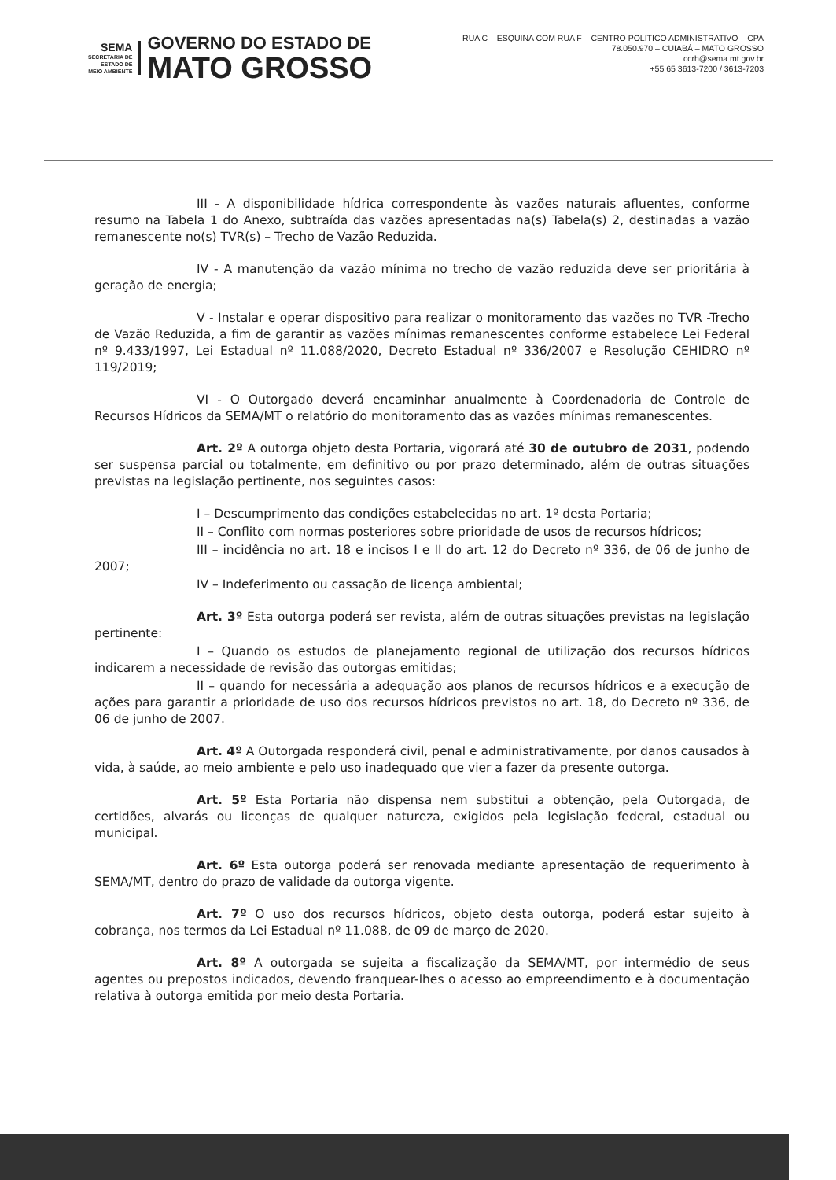SEMA
SECRETARIA DE
ESTADO DE
MEIO AMBIENTE
GOVERNO DO ESTADO DE
MATO GROSSO
RUA C – ESQUINA COM RUA F – CENTRO POLITICO ADMINISTRATIVO – CPA
78.050.970 – CUIABÁ – MATO GROSSO
ccrh@sema.mt.gov.br
+55 65 3613-7200 / 3613-7203
III - A disponibilidade hídrica correspondente às vazões naturais afluentes, conforme resumo na Tabela 1 do Anexo, subtraída das vazões apresentadas na(s) Tabela(s) 2, destinadas a vazão remanescente no(s) TVR(s) – Trecho de Vazão Reduzida.
IV - A manutenção da vazão mínima no trecho de vazão reduzida deve ser prioritária à geração de energia;
V - Instalar e operar dispositivo para realizar o monitoramento das vazões no TVR -Trecho de Vazão Reduzida, a fim de garantir as vazões mínimas remanescentes conforme estabelece Lei Federal nº 9.433/1997, Lei Estadual nº 11.088/2020, Decreto Estadual nº 336/2007 e Resolução CEHIDRO nº 119/2019;
VI - O Outorgado deverá encaminhar anualmente à Coordenadoria de Controle de Recursos Hídricos da SEMA/MT o relatório do monitoramento das as vazões mínimas remanescentes.
Art. 2º A outorga objeto desta Portaria, vigorará até 30 de outubro de 2031, podendo ser suspensa parcial ou totalmente, em definitivo ou por prazo determinado, além de outras situações previstas na legislação pertinente, nos seguintes casos:
I – Descumprimento das condições estabelecidas no art. 1º desta Portaria;
II – Conflito com normas posteriores sobre prioridade de usos de recursos hídricos;
III – incidência no art. 18 e incisos I e II do art. 12 do Decreto nº 336, de 06 de junho de 2007;
IV – Indeferimento ou cassação de licença ambiental;
Art. 3º Esta outorga poderá ser revista, além de outras situações previstas na legislação pertinente:
I – Quando os estudos de planejamento regional de utilização dos recursos hídricos indicarem a necessidade de revisão das outorgas emitidas;
II – quando for necessária a adequação aos planos de recursos hídricos e a execução de ações para garantir a prioridade de uso dos recursos hídricos previstos no art. 18, do Decreto nº 336, de 06 de junho de 2007.
Art. 4º A Outorgada responderá civil, penal e administrativamente, por danos causados à vida, à saúde, ao meio ambiente e pelo uso inadequado que vier a fazer da presente outorga.
Art. 5º Esta Portaria não dispensa nem substitui a obtenção, pela Outorgada, de certidões, alvarás ou licenças de qualquer natureza, exigidos pela legislação federal, estadual ou municipal.
Art. 6º Esta outorga poderá ser renovada mediante apresentação de requerimento à SEMA/MT, dentro do prazo de validade da outorga vigente.
Art. 7º O uso dos recursos hídricos, objeto desta outorga, poderá estar sujeito à cobrança, nos termos da Lei Estadual nº 11.088, de 09 de março de 2020.
Art. 8º A outorgada se sujeita a fiscalização da SEMA/MT, por intermédio de seus agentes ou prepostos indicados, devendo franquear-lhes o acesso ao empreendimento e à documentação relativa à outorga emitida por meio desta Portaria.